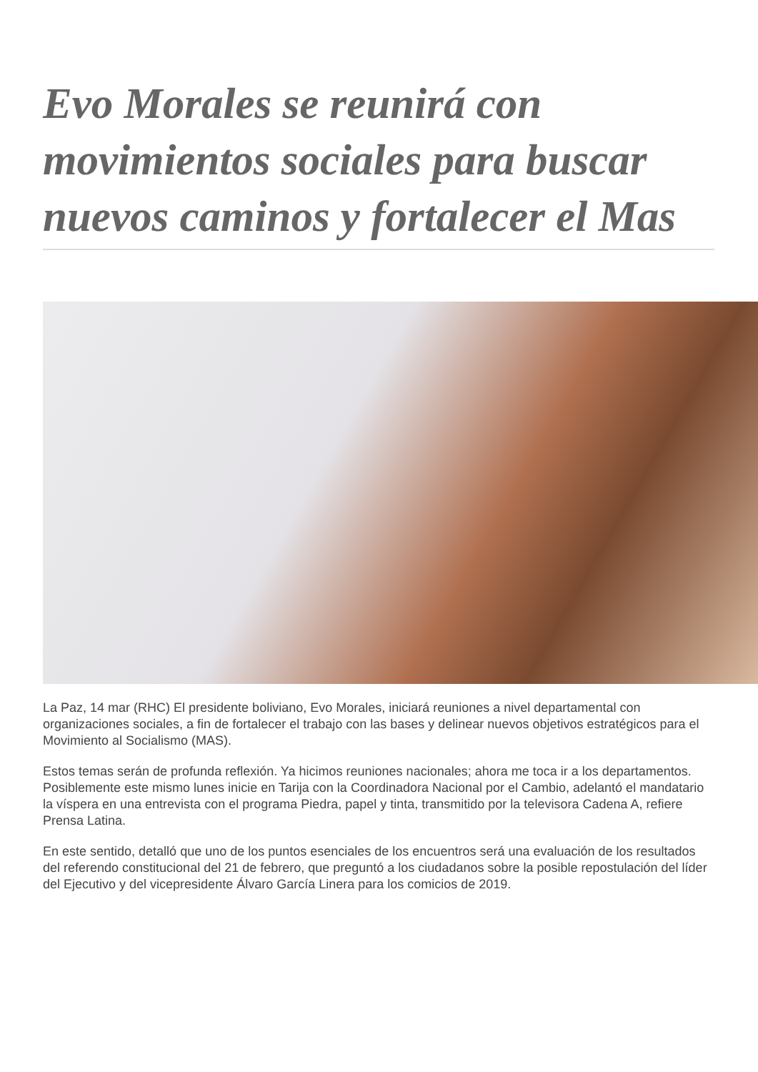Evo Morales se reunirá con movimientos sociales para buscar nuevos caminos y fortalecer el Mas
La Paz, 14 mar (RHC) El presidente boliviano, Evo Morales, iniciará reuniones a nivel departamental con organizaciones sociales, a fin de fortalecer el trabajo con las bases y delinear nuevos objetivos estratégicos para el Movimiento al Socialismo (MAS).
Estos temas serán de profunda reflexión. Ya hicimos reuniones nacionales; ahora me toca ir a los departamentos. Posiblemente este mismo lunes inicie en Tarija con la Coordinadora Nacional por el Cambio, adelantó el mandatario la víspera en una entrevista con el programa Piedra, papel y tinta, transmitido por la televisora Cadena A, refiere Prensa Latina.
En este sentido, detalló que uno de los puntos esenciales de los encuentros será una evaluación de los resultados del referendo constitucional del 21 de febrero, que preguntó a los ciudadanos sobre la posible repostulación del líder del Ejecutivo y del vicepresidente Álvaro García Linera para los comicios de 2019.